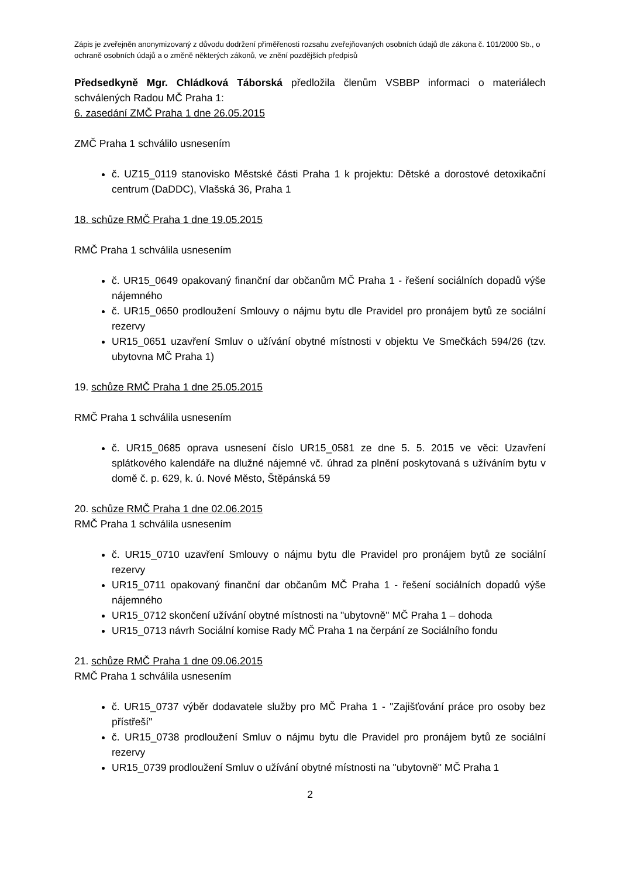Zápis je zveřejněn anonymizovaný z důvodu dodržení přiměřenosti rozsahu zveřejňovaných osobních údajů dle zákona č. 101/2000 Sb., o ochraně osobních údajů a o změně některých zákonů, ve znění pozdějších předpisů
Předsedkyně Mgr. Chládková Táborská předložila členům VSBBP informaci o materiálech schválených Radou MČ Praha 1:
6. zasedání ZMČ Praha 1 dne 26.05.2015
ZMČ Praha 1 schválilo usnesením
č. UZ15_0119 stanovisko Městské části Praha 1 k projektu: Dětské a dorostové detoxikační centrum (DaDDC), Vlašská 36, Praha 1
18. schůze RMČ Praha 1 dne 19.05.2015
RMČ Praha 1 schválila usnesením
č. UR15_0649 opakovaný finanční dar občanům MČ Praha 1 - řešení sociálních dopadů výše nájemného
č. UR15_0650 prodloužení Smlouvy o nájmu bytu dle Pravidel pro pronájem bytů ze sociální rezervy
UR15_0651 uzavření Smluv o užívání obytné místnosti v objektu Ve Smečkách 594/26 (tzv. ubytovna MČ Praha 1)
19. schůze RMČ Praha 1 dne 25.05.2015
RMČ Praha 1 schválila usnesením
č. UR15_0685 oprava usnesení číslo UR15_0581 ze dne 5. 5. 2015 ve věci: Uzavření splátkového kalendáře na dlužné nájemné vč. úhrad za plnění poskytovaná s užíváním bytu v domě č. p. 629, k. ú. Nové Město, Štěpánská 59
20. schůze RMČ Praha 1 dne 02.06.2015
RMČ Praha 1 schválila usnesením
č. UR15_0710 uzavření Smlouvy o nájmu bytu dle Pravidel pro pronájem bytů ze sociální rezervy
UR15_0711 opakovaný finanční dar občanům MČ Praha 1 - řešení sociálních dopadů výše nájemného
UR15_0712 skončení užívání obytné místnosti na "ubytovně" MČ Praha 1 – dohoda
UR15_0713 návrh Sociální komise Rady MČ Praha 1 na čerpání ze Sociálního fondu
21. schůze RMČ Praha 1 dne 09.06.2015
RMČ Praha 1 schválila usnesením
č. UR15_0737 výběr dodavatele služby pro MČ Praha 1 - "Zajišťování práce pro osoby bez přístřeší"
č. UR15_0738 prodloužení Smluv o nájmu bytu dle Pravidel pro pronájem bytů ze sociální rezervy
UR15_0739 prodloužení Smluv o užívání obytné místnosti na "ubytovně" MČ Praha 1
2